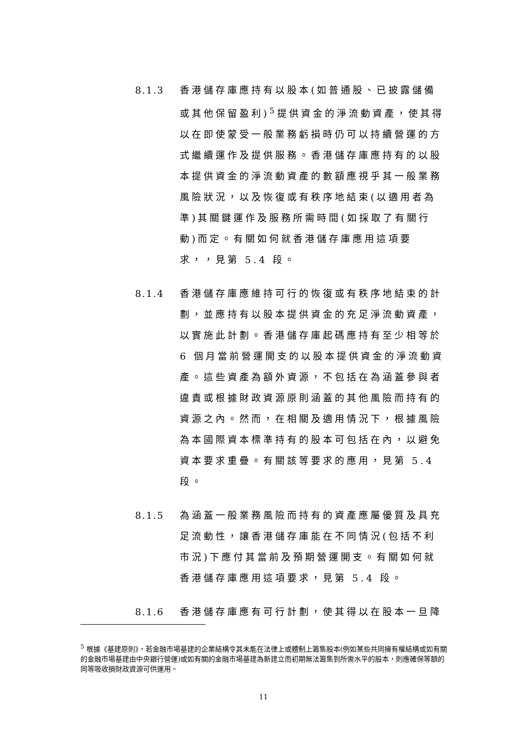8.1.3 香港儲存庫應持有以股本(如普通股、已披露儲備或其他保留盈利)<sup>5</sup>提供資金的淨流動資產，使其得以在即使蒙受一般業務虧損時仍可以持續營運的方式繼續運作及提供服務。香港儲存庫應持有的以股本提供資金的淨流動資產的數額應視乎其一般業務風險狀況，以及恢復或有秩序地結束(以適用者為準)其關鍵運作及服務所需時間(如採取了有關行動)而定。有關如何就香港儲存庫應用這項要求，，見第 5.4 段。
8.1.4 香港儲存庫應維持可行的恢復或有秩序地結束的計劃，並應持有以股本提供資金的充足淨流動資產，以實施此計劃。香港儲存庫起碼應持有至少相等於 6 個月當前營運開支的以股本提供資金的淨流動資產。這些資產為額外資源，不包括在為涵蓋參與者違責或根據財政資源原則涵蓋的其他風險而持有的資源之內。然而，在相關及適用情況下，根據風險為本國際資本標準持有的股本可包括在內，以避免資本要求重疊。有關該等要求的應用，見第 5.4 段。
8.1.5 為涵蓋一般業務風險而持有的資產應屬優質及具充足流動性，讓香港儲存庫能在不同情況(包括不利市況)下應付其當前及預期營運開支。有關如何就香港儲存庫應用這項要求，見第 5.4 段。
8.1.6 香港儲存庫應有可行計劃，使其得以在股本一旦降
<sup>5</sup> 根據《基建原則》，若金融市場基建的企業結構令其未能在法律上或體制上籌集股本(例如某些共同擁有權結構或如有關的金融市場基建由中央銀行營運)或如有關的金融市場基建為新建立而初期無法籌集到所需水平的股本，則應確保等額的同等吸收損財政資源可供運用。
11